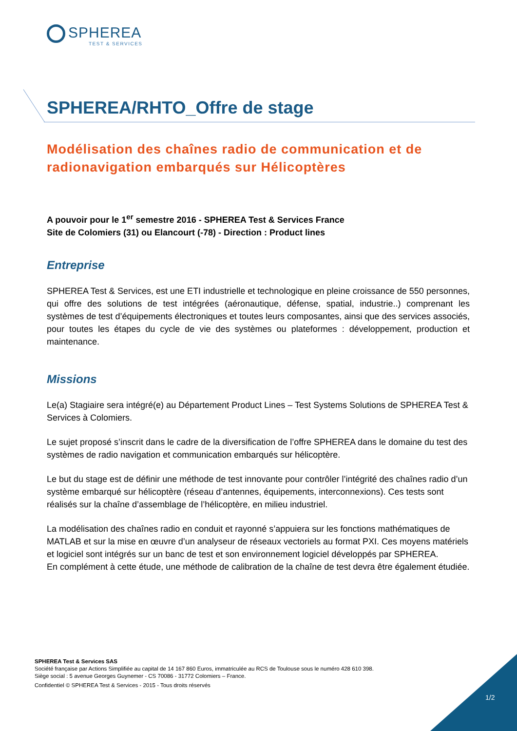SPHEREA
TEST & SERVICES
SPHEREA/RHTO_Offre de stage
Modélisation des chaînes radio de communication et de radionavigation embarqués sur Hélicoptères
A pouvoir pour le 1<sup>er</sup> semestre 2016 - SPHEREA Test & Services France
Site de Colomiers (31) ou Elancourt (-78) - Direction : Product lines
Entreprise
SPHEREA Test & Services, est une ETI industrielle et technologique en pleine croissance de 550 personnes, qui offre des solutions de test intégrées (aéronautique, défense, spatial, industrie..) comprenant les systèmes de test d’équipements électroniques et toutes leurs composantes, ainsi que des services associés, pour toutes les étapes du cycle de vie des systèmes ou plateformes : développement, production et maintenance.
Missions
Le(a) Stagiaire sera intégré(e) au Département Product Lines – Test Systems Solutions de SPHEREA Test & Services à Colomiers.
Le sujet proposé s’inscrit dans le cadre de la diversification de l’offre SPHEREA dans le domaine du test des systèmes de radio navigation et communication embarqués sur hélicoptère.
Le but du stage est de définir une méthode de test innovante pour contrôler l’intégrité des chaînes radio d’un système embarqué sur hélicoptère (réseau d’antennes, équipements, interconnexions). Ces tests sont réalisés sur la chaîne d’assemblage de l’hélicoptère, en milieu industriel.
La modélisation des chaînes radio en conduit et rayonné s’appuiera sur les fonctions mathématiques de MATLAB et sur la mise en œuvre d’un analyseur de réseaux vectoriels au format PXI. Ces moyens matériels et logiciel sont intégrés sur un banc de test et son environnement logiciel développés par SPHEREA.
En complément à cette étude, une méthode de calibration de la chaîne de test devra être également étudiée.
SPHEREA Test & Services SAS
Société française par Actions Simplifiée au capital de 14 167 860 Euros, immatriculée au RCS de Toulouse sous le numéro 428 610 398.
Siège social : 5 avenue Georges Guynemer - CS 70086 - 31772 Colomiers – France.
Confidentiel © SPHEREA Test & Services - 2015 - Tous droits réservés
1/2